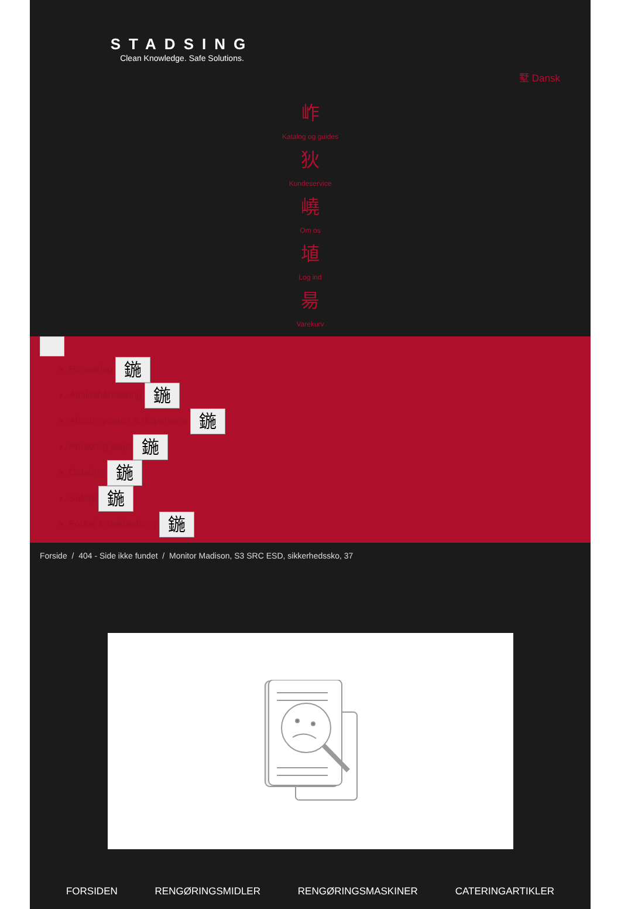STADSING
Clean Knowledge. Safe Solutions.
墅 Dansk
岞
Katalog og guides
狄
Kundeservice
嶢
Om os
埴
Log ind
昜
Varekurv
Rengøring 鍦
Affaldshåndtering 鍦
Aftørringspapir & dispensere 鍦
Personlig pleje 鍦
Catering 鍦
Safety 鍦
Fodtøj & Beklædning 鍦
Forside / 404 - Side ikke fundet / Monitor Madison, S3 SRC ESD, sikkerhedssko, 37
FORSIDEN RENGØRINGSMIDLER RENGØRINGSMASKINER CATERINGARTIKLER